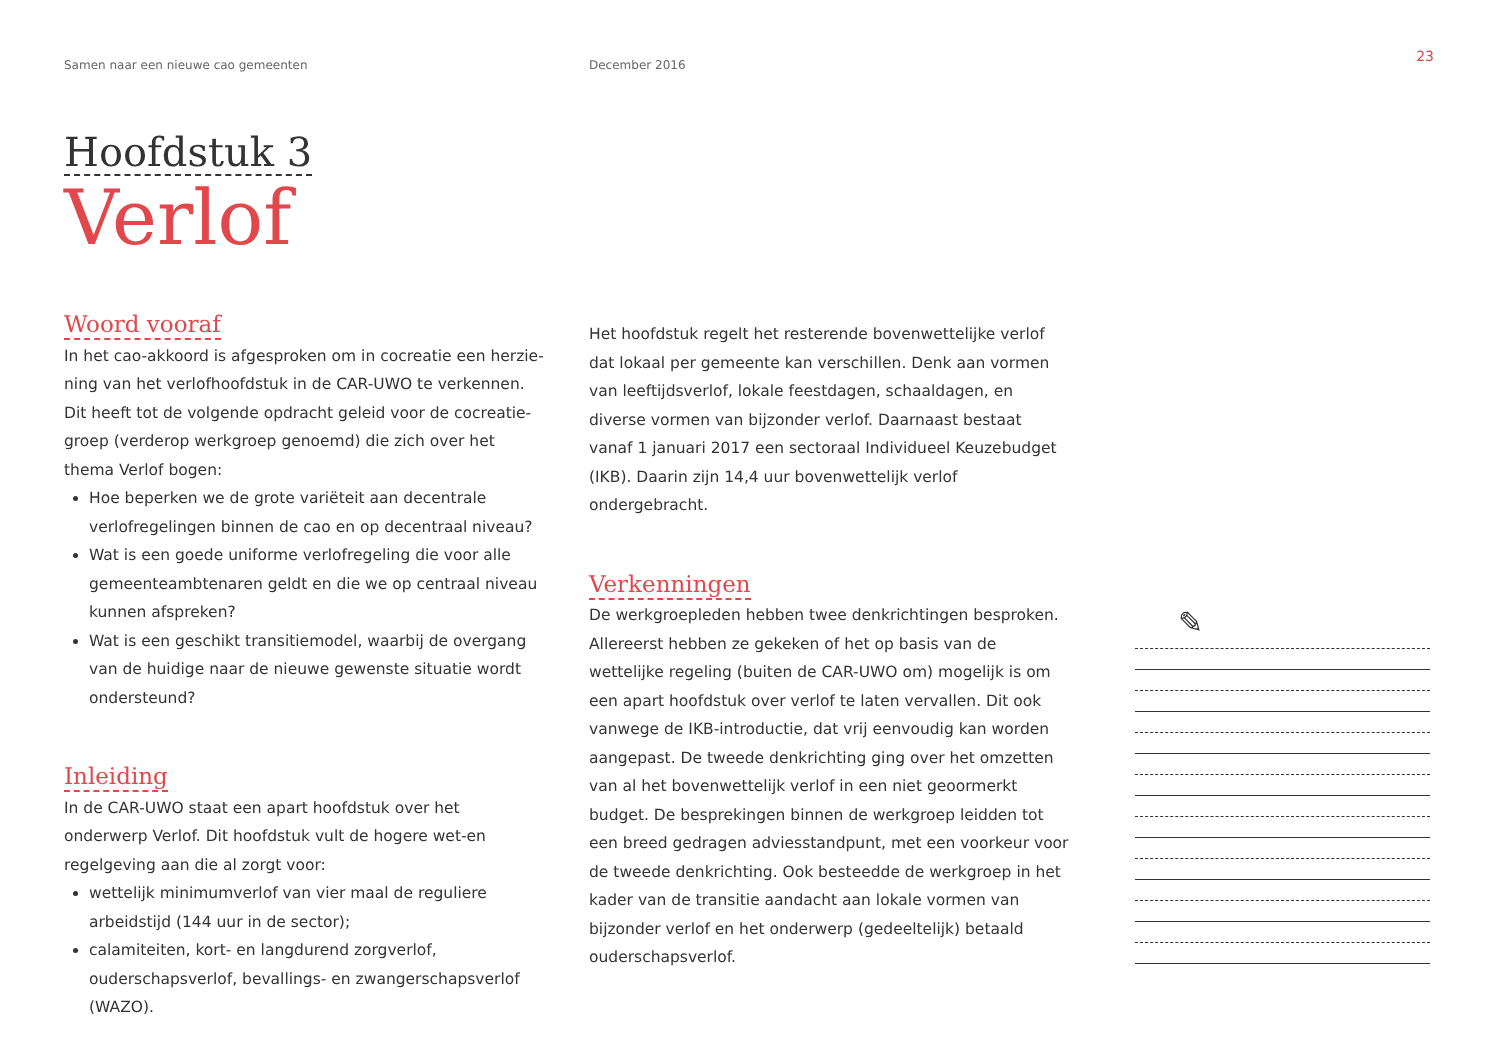Samen naar een nieuwe cao gemeenten December 2016
23
Hoofdstuk 3
Verlof
Woord vooraf
In het cao-akkoord is afgesproken om in cocreatie een herzie­ning van het verlofhoofdstuk in de CAR-UWO te verkennen. Dit heeft tot de volgende opdracht geleid voor de cocreatie­groep (verderop werkgroep genoemd) die zich over het thema Verlof bogen:
Hoe beperken we de grote variëteit aan decentrale verlofregelingen binnen de cao en op decentraal niveau?
Wat is een goede uniforme verlofregeling die voor alle gemeenteambtenaren geldt en die we op centraal niveau kunnen afspreken?
Wat is een geschikt transitiemodel, waarbij de overgang van de huidige naar de nieuwe gewenste situatie wordt ondersteund?
Inleiding
In de CAR-UWO staat een apart hoofdstuk over het onderwerp Verlof. Dit hoofdstuk vult de hogere wet-en regelgeving aan die al zorgt voor:
wettelijk minimumverlof van vier maal de reguliere arbeidstijd (144 uur in de sector);
calamiteiten, kort- en langdurend zorgverlof, ouderschaps­verlof, bevallings- en zwangerschapsverlof (WAZO).
Het hoofdstuk regelt het resterende bovenwettelijke verlof dat lokaal per gemeente kan verschillen. Denk aan vormen van leeftijdsverlof, lokale feestdagen, schaaldagen, en diverse vormen van bijzonder verlof. Daarnaast bestaat vanaf 1 januari 2017 een sectoraal Individueel Keuzebudget (IKB). Daarin zijn 14,4 uur bovenwettelijk verlof ondergebracht.
Verkenningen
De werkgroepleden hebben twee denkrichtingen besproken. Allereerst hebben ze gekeken of het op basis van de wettelijke regeling (buiten de CAR-UWO om) mogelijk is om een apart hoofdstuk over verlof te laten vervallen. Dit ook vanwege de IKB-introductie, dat vrij eenvoudig kan worden aangepast. De tweede denkrichting ging over het omzetten van al het boven­wettelijk verlof in een niet geoormerkt budget. De besprekin­gen binnen de werkgroep leidden tot een breed gedragen adviesstandpunt, met een voorkeur voor de tweede denkrich­ting. Ook besteedde de werkgroep in het kader van de transitie aandacht aan lokale vormen van bijzonder verlof en het onderwerp (gedeeltelijk) betaald ouderschapsverlof.
✎